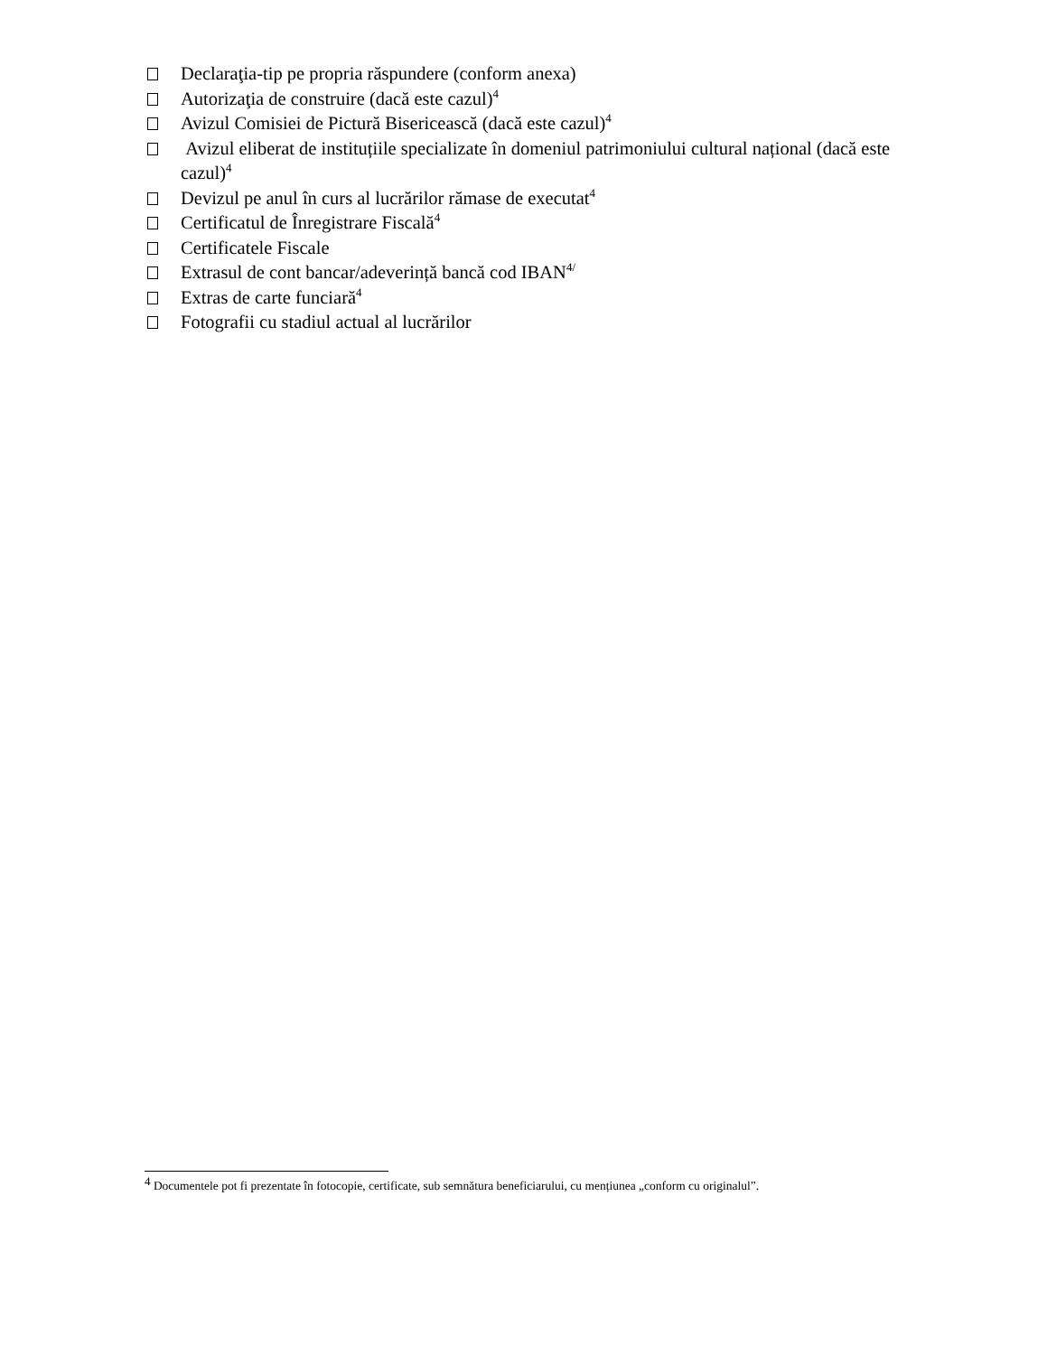Declaraţia-tip pe propria răspundere (conform anexa)
Autorizaţia de construire (dacă este cazul)<sup>4</sup>
Avizul Comisiei de Pictură Bisericească (dacă este cazul)<sup>4</sup>
Avizul eliberat de instituțiile specializate în domeniul patrimoniului cultural național (dacă este cazul)<sup>4</sup>
Devizul pe anul în curs al lucrărilor rămase de executat<sup>4</sup>
Certificatul de Înregistrare Fiscală<sup>4</sup>
Certificatele Fiscale
Extrasul de cont bancar/adeverință bancă cod IBAN<sup>4/</sup>
Extras de carte funciară<sup>4</sup>
Fotografii cu stadiul actual al lucrărilor
<sup>4</sup> Documentele pot fi prezentate în fotocopie, certificate, sub semnătura beneficiarului, cu mențiunea „conform cu originalul”.